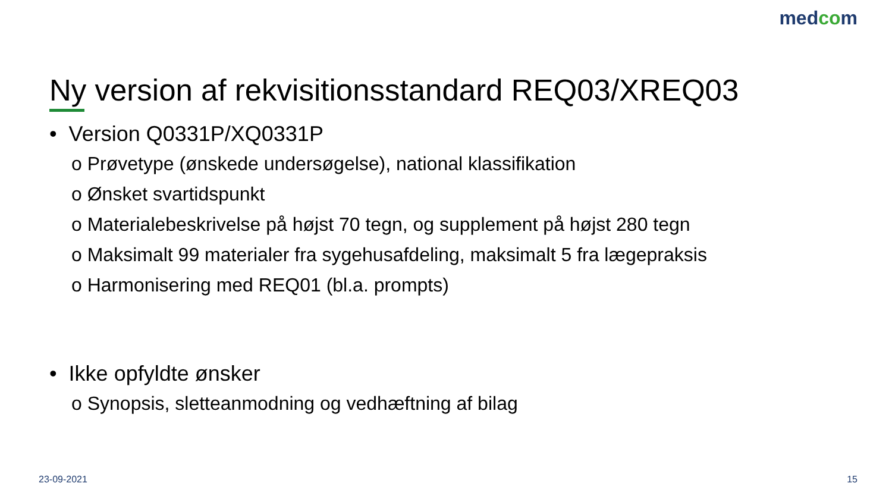medcom
Ny version af rekvisitionsstandard REQ03/XREQ03
• Version Q0331P/XQ0331P
o Prøvetype (ønskede undersøgelse), national klassifikation
o Ønsket svartidspunkt
o Materialebeskrivelse på højst 70 tegn, og supplement på højst 280 tegn
o Maksimalt 99 materialer fra sygehusafdeling, maksimalt 5 fra lægepraksis
o Harmonisering med REQ01 (bl.a. prompts)
• Ikke opfyldte ønsker
o Synopsis, sletteanmodning og vedhæftning af bilag
23-09-2021 15